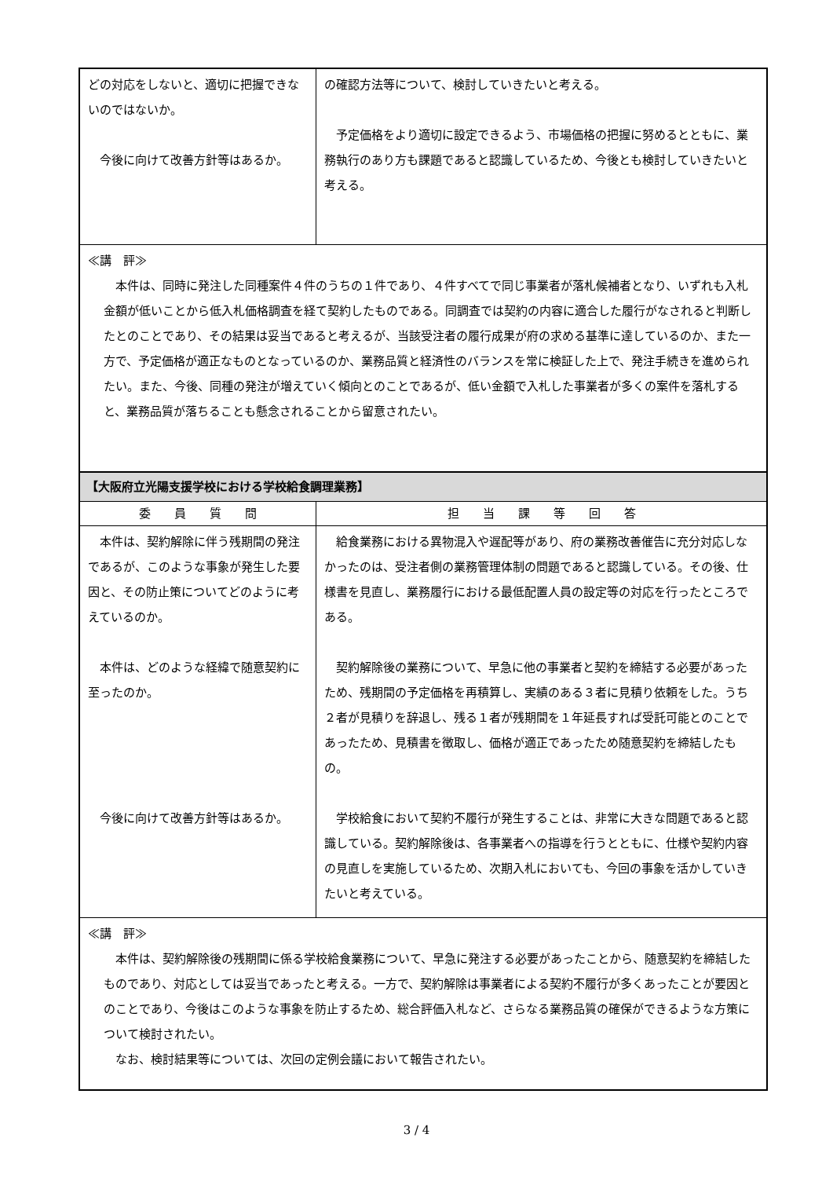| どの対応をしないと、適切に把握できないのではないか。 今後に向けて改善方針等はあるか。 | の確認方法等について、検討していきたいと考える。 予定価格をより適切に設定できるよう、市場価格の把握に努めるとともに、業務執行のあり方も課題であると認識しているため、今後とも検討していきたいと考える。 |
| ≪講 評≫ 本件は、同時に発注した同種案件４件のうちの１件であり、４件すべてで同じ事業者が落札候補者となり、いずれも入札金額が低いことから低入札価格調査を経て契約したものである。同調査では契約の内容に適合した履行がなされると判断したとのことであり、その結果は妥当であると考えるが、当該受注者の履行成果が府の求める基準に達しているのか、また一方で、予定価格が適正なものとなっているのか、業務品質と経済性のバランスを常に検証した上で、発注手続きを進められたい。また、今後、同種の発注が増えていく傾向とのことであるが、低い金額で入札した事業者が多くの案件を落札すると、業務品質が落ちることも懸念されることから留意されたい。 | |
| 【大阪府立光陽支援学校における学校給食調理業務】 | |
| 委 員 質 問 | 担 当 課 等 回 答 |
| 本件は、契約解除に伴う残期間の発注であるが、このような事象が発生した要因と、その防止策についてどのように考えているのか。 本件は、どのような経緯で随意契約に至ったのか。 今後に向けて改善方針等はあるか。 | 給食業務における異物混入や遅配等があり、府の業務改善催告に充分対応しなかったのは、受注者側の業務管理体制の問題であると認識している。その後、仕様書を見直し、業務履行における最低配置人員の設定等の対応を行ったところである。 契約解除後の業務について、早急に他の事業者と契約を締結する必要があったため、残期間の予定価格を再積算し、実績のある３者に見積り依頼をした。うち２者が見積りを辞退し、残る１者が残期間を１年延長すれば受託可能とのことであったため、見積書を徴取し、価格が適正であったため随意契約を締結したもの。 学校給食において契約不履行が発生することは、非常に大きな問題であると認識している。契約解除後は、各事業者への指導を行うとともに、仕様や契約内容の見直しを実施しているため、次期入札においても、今回の事象を活かしていきたいと考えている。 |
| ≪講 評≫ 本件は、契約解除後の残期間に係る学校給食業務について、早急に発注する必要があったことから、随意契約を締結したものであり、対応としては妥当であったと考える。一方で、契約解除は事業者による契約不履行が多くあったことが要因とのことであり、今後はこのような事象を防止するため、総合評価入札など、さらなる業務品質の確保ができるような方策について検討されたい。 なお、検討結果等については、次回の定例会議において報告されたい。 | |
3 / 4